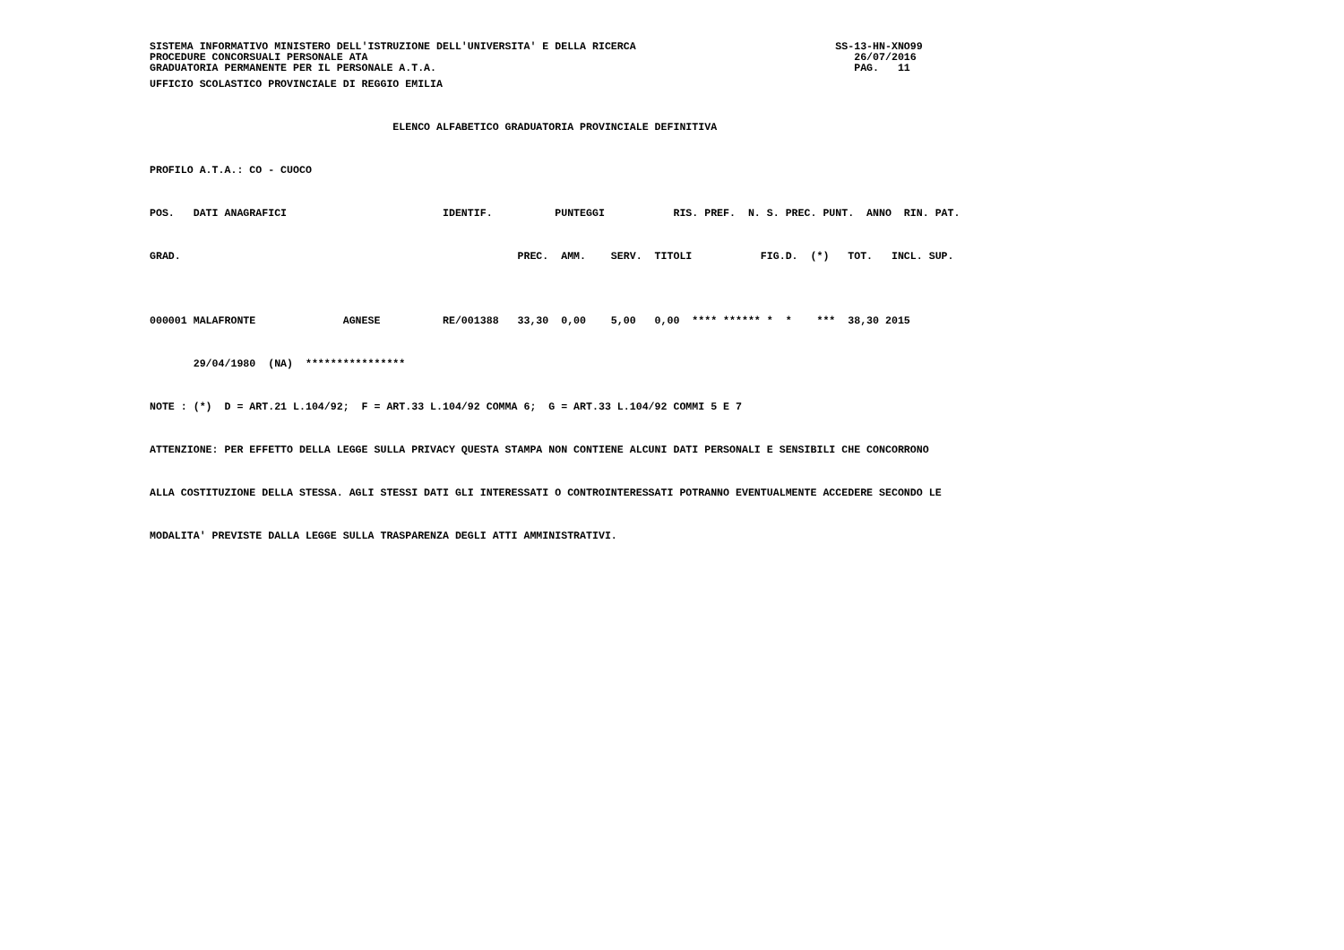SISTEMA INFORMATIVO MINISTERO DELL'ISTRUZIONE DELL'UNIVERSITA' E DELLA RICERCA                                SS-13-HN-XNO99
PROCEDURE CONCORSUALI PERSONALE ATA                                                                              26/07/2016
GRADUATORIA PERMANENTE PER IL PERSONALE A.T.A.                                                                   PAG.   11
UFFICIO SCOLASTICO PROVINCIALE DI REGGIO EMILIA

                                       ELENCO ALFABETICO GRADUATORIA PROVINCIALE DEFINITIVA

PROFILO A.T.A.: CO - CUOCO

POS.   DATI ANAGRAFICI                         IDENTIF.          PUNTEGGI           RIS. PREF.  N. S. PREC. PUNT.  ANNO  RIN. PAT.

GRAD.                                                      PREC.  AMM.    SERV.  TITOLI           FIG.D.  (*)   TOT.   INCL. SUP.


000001 MALAFRONTE              AGNESE          RE/001388   33,30  0,00    5,00   0,00  **** ****** *  *    ***  38,30 2015

       29/04/1980  (NA)  ****************

NOTE : (*)  D = ART.21 L.104/92;  F = ART.33 L.104/92 COMMA 6;  G = ART.33 L.104/92 COMMI 5 E 7

ATTENZIONE: PER EFFETTO DELLA LEGGE SULLA PRIVACY QUESTA STAMPA NON CONTIENE ALCUNI DATI PERSONALI E SENSIBILI CHE CONCORRONO

ALLA COSTITUZIONE DELLA STESSA. AGLI STESSI DATI GLI INTERESSATI O CONTROINTERESSATI POTRANNO EVENTUALMENTE ACCEDERE SECONDO LE

MODALITA' PREVISTE DALLA LEGGE SULLA TRASPARENZA DEGLI ATTI AMMINISTRATIVI.